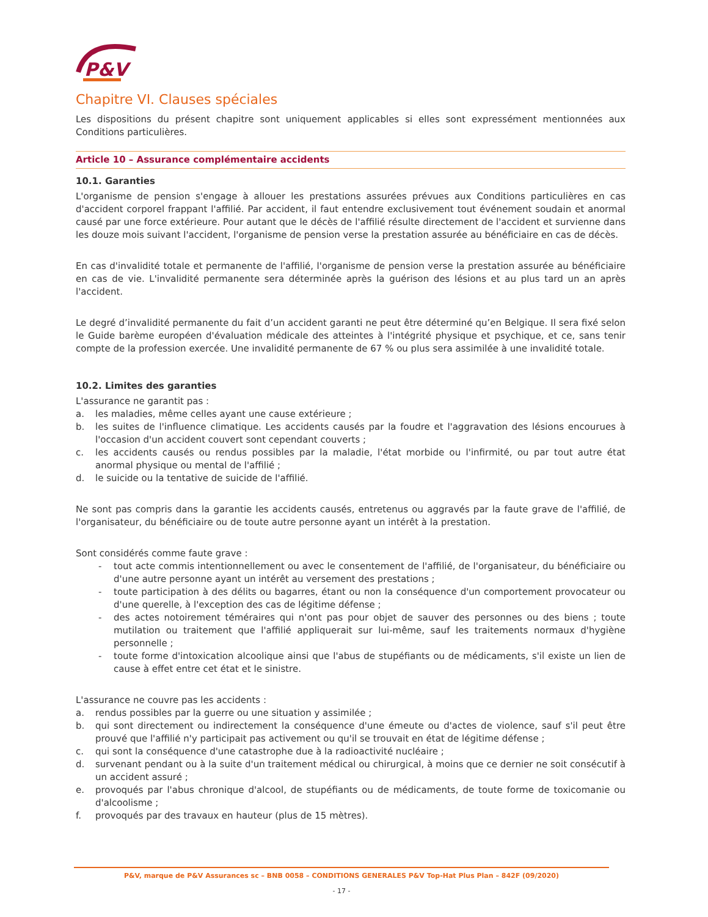P&V
Chapitre VI. Clauses spéciales
Les dispositions du présent chapitre sont uniquement applicables si elles sont expressément mentionnées aux Conditions particulières.
Article 10 – Assurance complémentaire accidents
10.1. Garanties
L'organisme de pension s'engage à allouer les prestations assurées prévues aux Conditions particulières en cas d'accident corporel frappant l'affilié. Par accident, il faut entendre exclusivement tout événement soudain et anormal causé par une force extérieure. Pour autant que le décès de l'affilié résulte directement de l'accident et survienne dans les douze mois suivant l'accident, l'organisme de pension verse la prestation assurée au bénéficiaire en cas de décès.
En cas d'invalidité totale et permanente de l'affilié, l'organisme de pension verse la prestation assurée au bénéficiaire en cas de vie. L'invalidité permanente sera déterminée après la guérison des lésions et au plus tard un an après l'accident.
Le degré d’invalidité permanente du fait d’un accident garanti ne peut être déterminé qu’en Belgique. Il sera fixé selon le Guide barème européen d'évaluation médicale des atteintes à l'intégrité physique et psychique, et ce, sans tenir compte de la profession exercée. Une invalidité permanente de 67 % ou plus sera assimilée à une invalidité totale.
10.2. Limites des garanties
L'assurance ne garantit pas :
a. les maladies, même celles ayant une cause extérieure ;
b. les suites de l'influence climatique. Les accidents causés par la foudre et l'aggravation des lésions encourues à l'occasion d'un accident couvert sont cependant couverts ;
c. les accidents causés ou rendus possibles par la maladie, l'état morbide ou l'infirmité, ou par tout autre état anormal physique ou mental de l'affilié ;
d. le suicide ou la tentative de suicide de l'affilié.
Ne sont pas compris dans la garantie les accidents causés, entretenus ou aggravés par la faute grave de l'affilié, de l'organisateur, du bénéficiaire ou de toute autre personne ayant un intérêt à la prestation.
Sont considérés comme faute grave :
- tout acte commis intentionnellement ou avec le consentement de l'affilié, de l'organisateur, du bénéficiaire ou d'une autre personne ayant un intérêt au versement des prestations ;
- toute participation à des délits ou bagarres, étant ou non la conséquence d'un comportement provocateur ou d'une querelle, à l'exception des cas de légitime défense ;
- des actes notoirement téméraires qui n'ont pas pour objet de sauver des personnes ou des biens ; toute mutilation ou traitement que l'affilié appliquerait sur lui-même, sauf les traitements normaux d'hygiène personnelle ;
- toute forme d'intoxication alcoolique ainsi que l'abus de stupéfiants ou de médicaments, s'il existe un lien de cause à effet entre cet état et le sinistre.
L'assurance ne couvre pas les accidents :
a. rendus possibles par la guerre ou une situation y assimilée ;
b. qui sont directement ou indirectement la conséquence d'une émeute ou d'actes de violence, sauf s'il peut être prouvé que l'affilié n'y participait pas activement ou qu'il se trouvait en état de légitime défense ;
c. qui sont la conséquence d'une catastrophe due à la radioactivité nucléaire ;
d. survenant pendant ou à la suite d'un traitement médical ou chirurgical, à moins que ce dernier ne soit consécutif à un accident assuré ;
e. provoqués par l'abus chronique d'alcool, de stupéfiants ou de médicaments, de toute forme de toxicomanie ou d'alcoolisme ;
f. provoqués par des travaux en hauteur (plus de 15 mètres).
P&V, marque de P&V Assurances sc – BNB 0058 – CONDITIONS GENERALES P&V Top-Hat Plus Plan – 842F (09/2020)
- 17 -